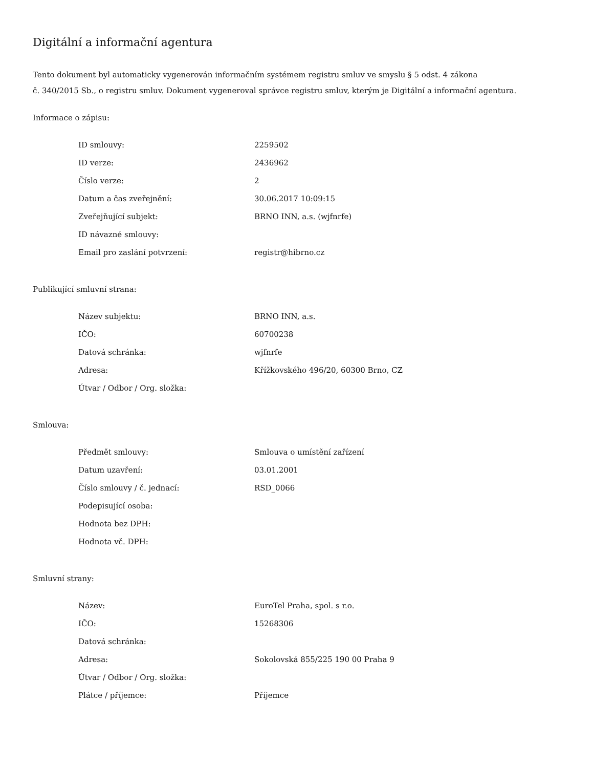Digitální a informační agentura
Tento dokument byl automaticky vygenerován informačním systémem registru smluv ve smyslu § 5 odst. 4 zákona
č. 340/2015 Sb., o registru smluv. Dokument vygeneroval správce registru smluv, kterým je Digitální a informační agentura.
Informace o zápisu:
| ID smlouvy: | 2259502 |
| ID verze: | 2436962 |
| Číslo verze: | 2 |
| Datum a čas zveřejnění: | 30.06.2017 10:09:15 |
| Zveřejňující subjekt: | BRNO INN, a.s. (wjfnrfe) |
| ID návazné smlouvy: | |
| Email pro zaslání potvrzení: | registr@hibrno.cz |
Publikující smluvní strana:
| Název subjektu: | BRNO INN, a.s. |
| IČO: | 60700238 |
| Datová schránka: | wjfnrfe |
| Adresa: | Křížkovského 496/20, 60300 Brno, CZ |
| Útvar / Odbor / Org. složka: | |
Smlouva:
| Předmět smlouvy: | Smlouva o umístění zařízení |
| Datum uzavření: | 03.01.2001 |
| Číslo smlouvy / č. jednací: | RSD_0066 |
| Podepisující osoba: | |
| Hodnota bez DPH: | |
| Hodnota vč. DPH: | |
Smluvní strany:
| Název: | EuroTel Praha, spol. s r.o. |
| IČO: | 15268306 |
| Datová schránka: | |
| Adresa: | Sokolovská 855/225 190 00 Praha 9 |
| Útvar / Odbor / Org. složka: | |
| Plátce / příjemce: | Příjemce |